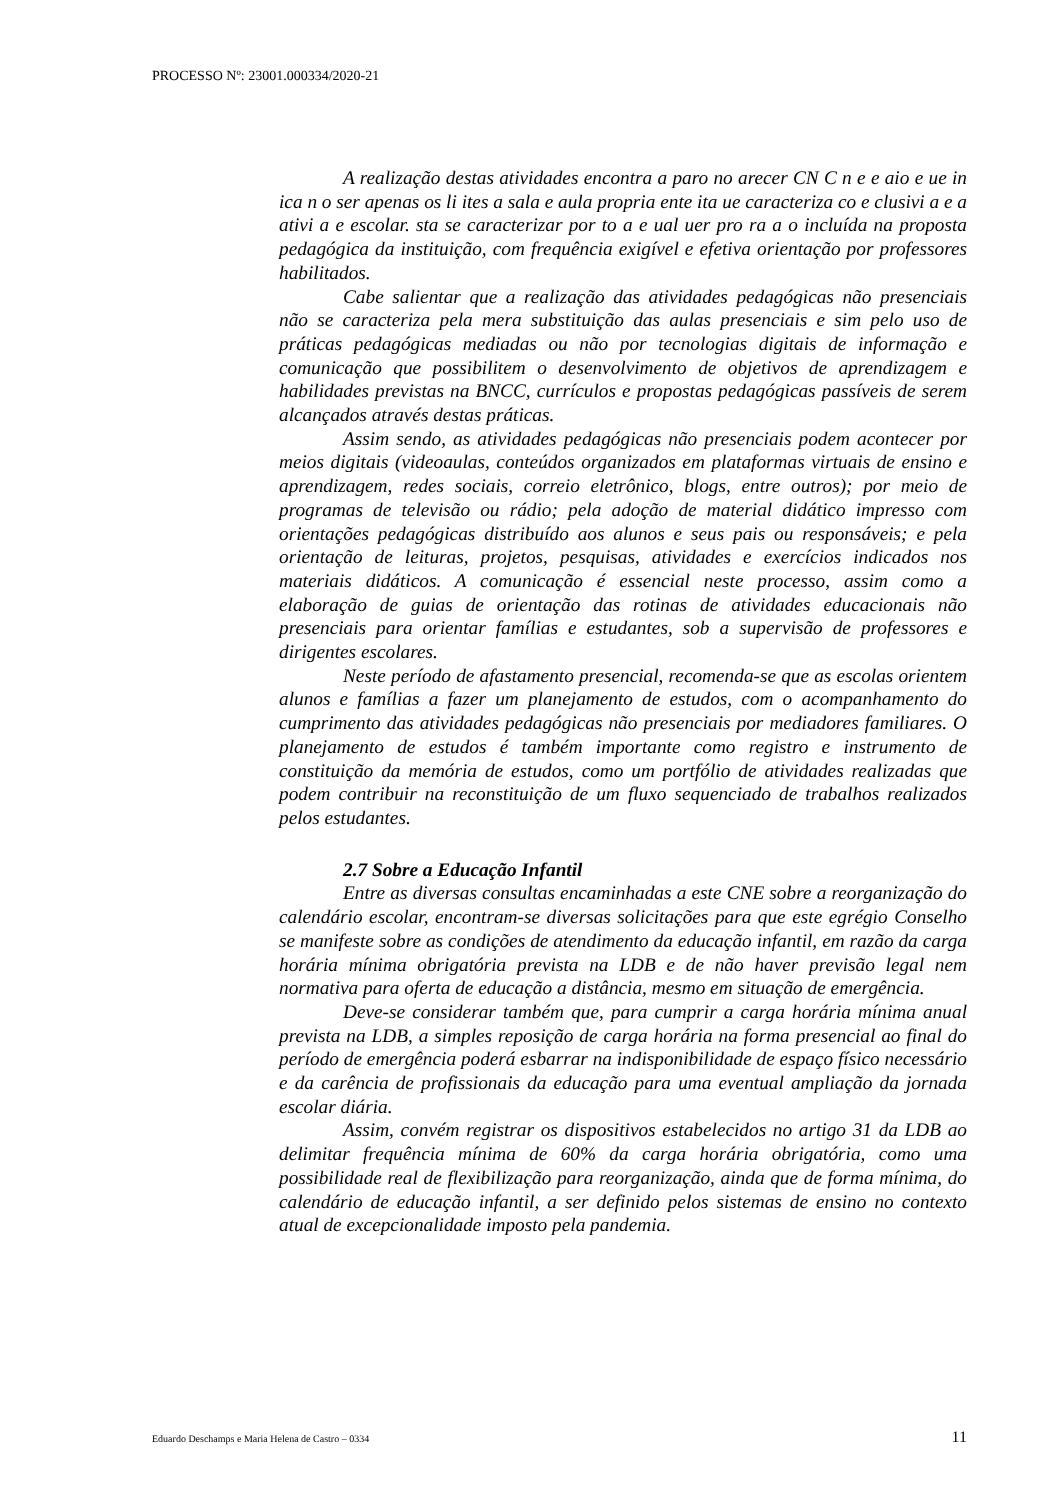PROCESSO Nº: 23001.000334/2020-21
A realização destas atividades encontra a paro no arecer CN C n e e aio e ue in ica n o ser apenas os li ites a sala e aula propria ente ita ue caracteriza co e clusivi a e a ativi a e escolar. sta se caracterizar por to a e ual uer pro ra a o incluída na proposta pedagógica da instituição, com frequência exigível e efetiva orientação por professores habilitados.
Cabe salientar que a realização das atividades pedagógicas não presenciais não se caracteriza pela mera substituição das aulas presenciais e sim pelo uso de práticas pedagógicas mediadas ou não por tecnologias digitais de informação e comunicação que possibilitem o desenvolvimento de objetivos de aprendizagem e habilidades previstas na BNCC, currículos e propostas pedagógicas passíveis de serem alcançados através destas práticas.
Assim sendo, as atividades pedagógicas não presenciais podem acontecer por meios digitais (videoaulas, conteúdos organizados em plataformas virtuais de ensino e aprendizagem, redes sociais, correio eletrônico, blogs, entre outros); por meio de programas de televisão ou rádio; pela adoção de material didático impresso com orientações pedagógicas distribuído aos alunos e seus pais ou responsáveis; e pela orientação de leituras, projetos, pesquisas, atividades e exercícios indicados nos materiais didáticos. A comunicação é essencial neste processo, assim como a elaboração de guias de orientação das rotinas de atividades educacionais não presenciais para orientar famílias e estudantes, sob a supervisão de professores e dirigentes escolares.
Neste período de afastamento presencial, recomenda-se que as escolas orientem alunos e famílias a fazer um planejamento de estudos, com o acompanhamento do cumprimento das atividades pedagógicas não presenciais por mediadores familiares. O planejamento de estudos é também importante como registro e instrumento de constituição da memória de estudos, como um portfólio de atividades realizadas que podem contribuir na reconstituição de um fluxo sequenciado de trabalhos realizados pelos estudantes.
2.7 Sobre a Educação Infantil
Entre as diversas consultas encaminhadas a este CNE sobre a reorganização do calendário escolar, encontram-se diversas solicitações para que este egrégio Conselho se manifeste sobre as condições de atendimento da educação infantil, em razão da carga horária mínima obrigatória prevista na LDB e de não haver previsão legal nem normativa para oferta de educação a distância, mesmo em situação de emergência.
Deve-se considerar também que, para cumprir a carga horária mínima anual prevista na LDB, a simples reposição de carga horária na forma presencial ao final do período de emergência poderá esbarrar na indisponibilidade de espaço físico necessário e da carência de profissionais da educação para uma eventual ampliação da jornada escolar diária.
Assim, convém registrar os dispositivos estabelecidos no artigo 31 da LDB ao delimitar frequência mínima de 60% da carga horária obrigatória, como uma possibilidade real de flexibilização para reorganização, ainda que de forma mínima, do calendário de educação infantil, a ser definido pelos sistemas de ensino no contexto atual de excepcionalidade imposto pela pandemia.
Eduardo Deschamps e Maria Helena de Castro – 0334 11